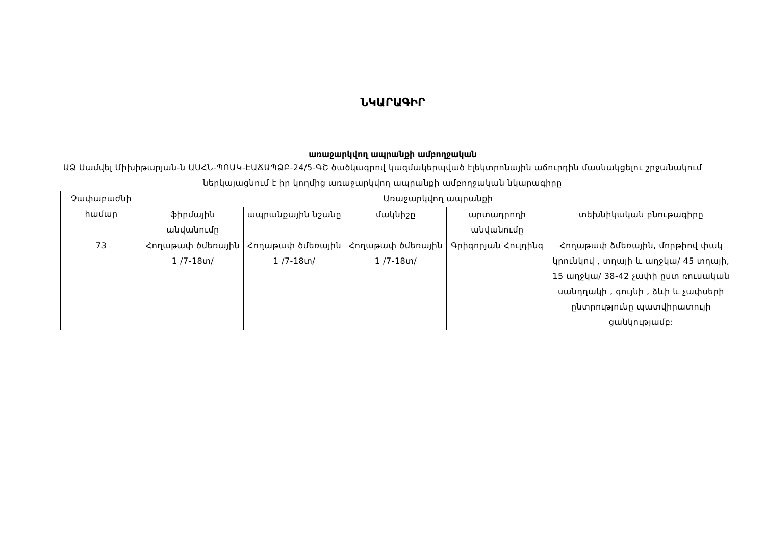ՆԿԱՐԱԳԻՐ
առաջարկվող ապրանքի ամբողջական
ԱՁ Սամվել Միխիթարյան-ն ԱՍՀՆ-ՊՈԱԿ-ԷԱՃԱՊՁԲ-24/5-ԳՇ ծածկագրով կազմակերպված էլեկտրոնային աճուրդին մասնակցելու շրջանակում ներկայացնում է իր կողմից առաջարկվող ապրանքի ամբողջական նկարագիրը
| Չափաբաժնի համար | Առաջարկվող ապրանքի | | | | |
| --- | --- | --- | --- | --- | --- |
| | ֆիրմային անվանումը | ապրանքային նշանը | մակնիշը | արտադրողի անվանումը | տեխնիկական բնութագիրը |
| 73 | Հողաթափ ծմեռային 1 /7-18տ/ | Հողաթափ ծմեռային 1 /7-18տ/ | Հողաթափ ծմեռային 1 /7-18տ/ | Գրիգորյան Հուլդինգ | Հողաթափ ձմեռային, մորթիով փակ կրունկով , տղայի և աղջկա/ 45 տղայի, 15 աղջկա/ 38-42 չափի ըստ ռուսական սանդղակի , գույնի , ձևի և չափսերի ընտրությունը պատվիրատույի ցանկությամբ: |